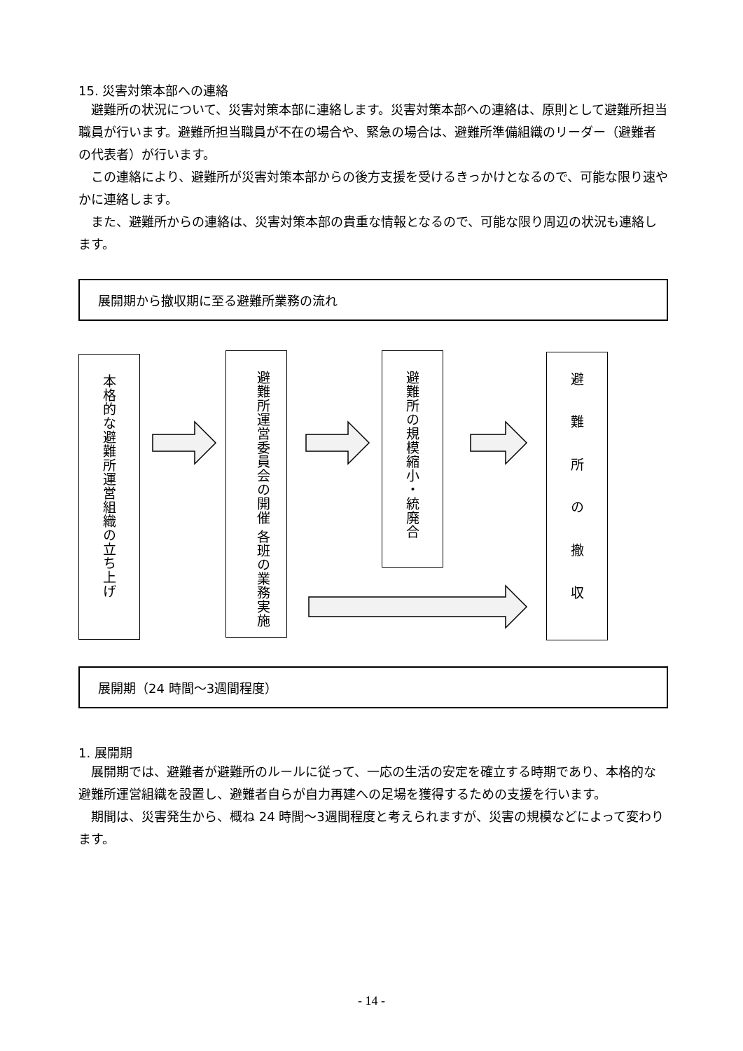15. 災害対策本部への連絡
避難所の状況について、災害対策本部に連絡します。災害対策本部への連絡は、原則として避難所担当職員が行います。避難所担当職員が不在の場合や、緊急の場合は、避難所準備組織のリーダー（避難者の代表者）が行います。
この連絡により、避難所が災害対策本部からの後方支援を受けるきっかけとなるので、可能な限り速やかに連絡します。
また、避難所からの連絡は、災害対策本部の貴重な情報となるので、可能な限り周辺の状況も連絡します。
展開期から撤収期に至る避難所業務の流れ
本格的な避難所運営組織の立ち上げ
避難所運営委員会の開催 各班の業務実施
避難所の規模縮小・統廃合
避難所の撤収
展開期（24 時間～3週間程度）
1. 展開期
展開期では、避難者が避難所のルールに従って、一応の生活の安定を確立する時期であり、本格的な避難所運営組織を設置し、避難者自らが自力再建への足場を獲得するための支援を行います。
期間は、災害発生から、概ね 24 時間～3週間程度と考えられますが、災害の規模などによって変わります。
- 14 -